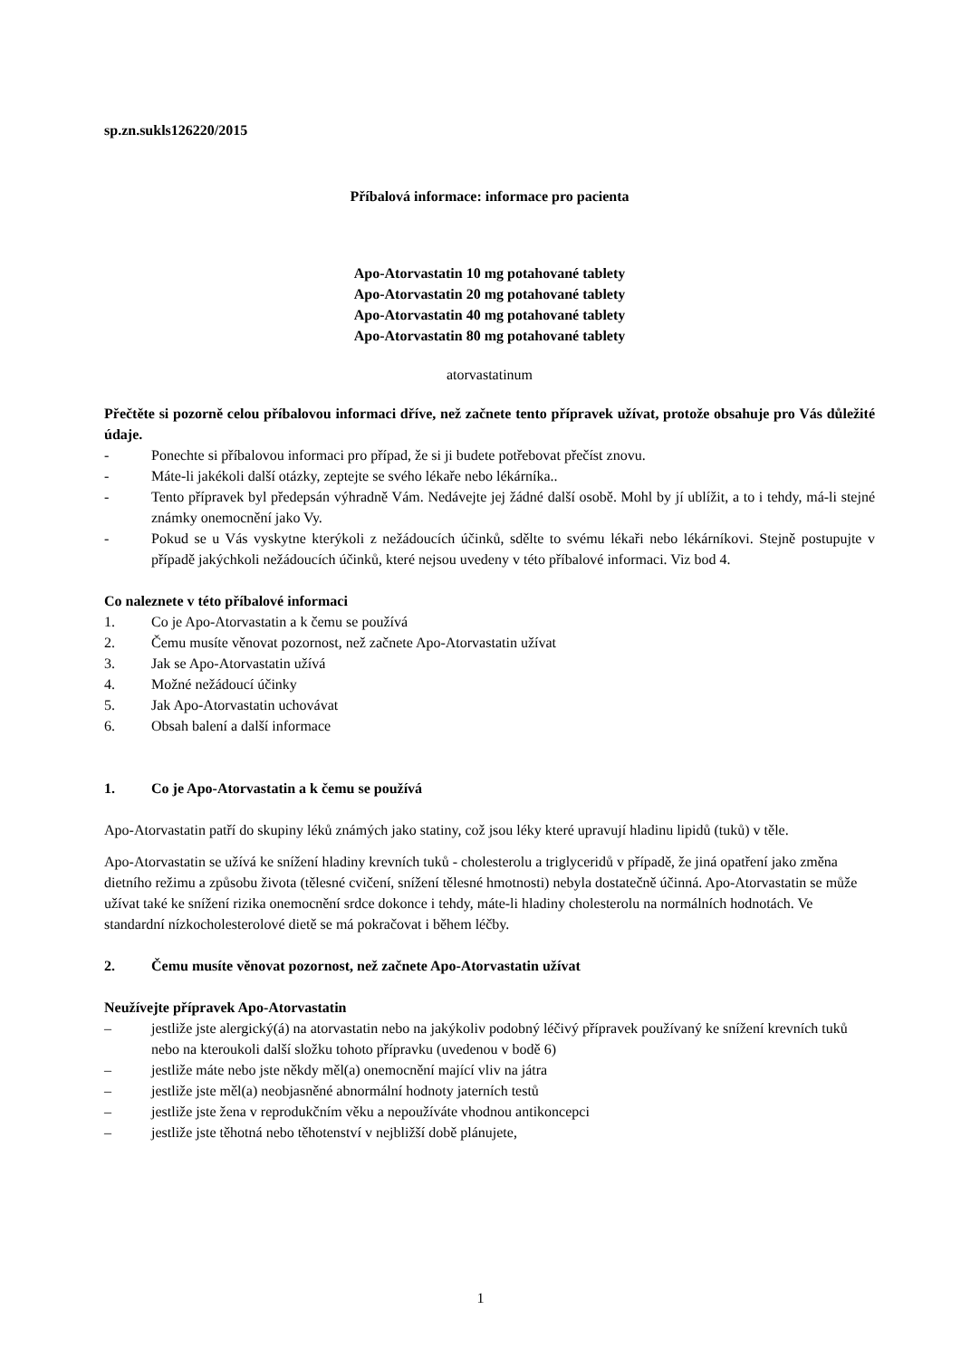sp.zn.sukls126220/2015
Příbalová informace: informace pro pacienta
Apo-Atorvastatin 10 mg potahované tablety
Apo-Atorvastatin 20 mg potahované tablety
Apo-Atorvastatin 40 mg potahované tablety
Apo-Atorvastatin 80 mg potahované tablety
atorvastatinum
Přečtěte si pozorně celou příbalovou informaci dříve, než začnete tento přípravek užívat, protože obsahuje pro Vás důležité údaje.
- Ponechte si příbalovou informaci pro případ, že si ji budete potřebovat přečíst znovu.
- Máte-li jakékoli další otázky, zeptejte se svého lékaře nebo lékárníka..
- Tento přípravek byl předepsán výhradně Vám. Nedávejte jej žádné další osobě. Mohl by jí ublížit, a to i tehdy, má-li stejné známky onemocnění jako Vy.
- Pokud se u Vás vyskytne kterýkoli z nežádoucích účinků, sdělte to svému lékaři nebo lékárníkovi. Stejně postupujte v případě jakýchkoli nežádoucích účinků, které nejsou uvedeny v této příbalové informaci. Viz bod 4.
Co naleznete v této příbalové informaci
1. Co je Apo-Atorvastatin a k čemu se používá
2. Čemu musíte věnovat pozornost, než začnete Apo-Atorvastatin užívat
3. Jak se Apo-Atorvastatin užívá
4. Možné nežádoucí účinky
5. Jak Apo-Atorvastatin uchovávat
6. Obsah balení a další informace
1. Co je Apo-Atorvastatin a k čemu se používá
Apo-Atorvastatin patří do skupiny léků známých jako statiny, což jsou léky které upravují hladinu lipidů (tuků) v těle.
Apo-Atorvastatin se užívá ke snížení hladiny krevních tuků - cholesterolu a triglyceridů v případě, že jiná opatření jako změna dietního režimu a způsobu života (tělesné cvičení, snížení tělesné hmotnosti) nebyla dostatečně účinná. Apo-Atorvastatin se může užívat také ke snížení rizika onemocnění srdce dokonce i tehdy, máte-li hladiny cholesterolu na normálních hodnotách. Ve standardní nízkocholesterolové dietě se má pokračovat i během léčby.
2. Čemu musíte věnovat pozornost, než začnete Apo-Atorvastatin užívat
Neužívejte přípravek Apo-Atorvastatin
– jestliže jste alergický(á) na atorvastatin nebo na jakýkoliv podobný léčivý přípravek používaný ke snížení krevních tuků nebo na kteroukoli další složku tohoto přípravku (uvedenou v bodě 6)
– jestliže máte nebo jste někdy měl(a) onemocnění mající vliv na játra
– jestliže jste měl(a) neobjasněné abnormální hodnoty jaterních testů
– jestliže jste žena v reprodukčním věku a nepoužíváte vhodnou antikoncepci
– jestliže jste těhotná nebo těhotenství v nejbližší době plánujete,
1